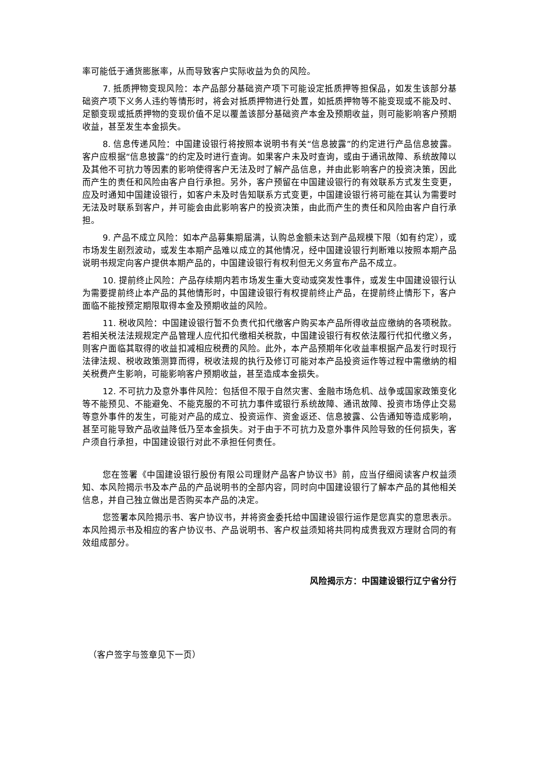率可能低于通货膨胀率，从而导致客户实际收益为负的风险。
7. 抵质押物变现风险：本产品部分基础资产项下可能设定抵质押等担保品，如发生该部分基础资产项下义务人违约等情形时，将会对抵质押物进行处置，如抵质押物等不能变现或不能及时、足额变现或抵质押物的变现价值不足以覆盖该部分基础资产本金及预期收益，则可能影响客户预期收益，甚至发生本金损失。
8. 信息传递风险：中国建设银行将按照本说明书有关“信息披露”的约定进行产品信息披露。客户应根据“信息披露”的约定及时进行查询。如果客户未及时查询，或由于通讯故障、系统故障以及其他不可抗力等因素的影响使得客户无法及时了解产品信息，并由此影响客户的投资决策，因此而产生的责任和风险由客户自行承担。另外，客户预留在中国建设银行的有效联系方式发生变更，应及时通知中国建设银行，如客户未及时告知联系方式变更，中国建设银行将可能在其认为需要时无法及时联系到客户，并可能会由此影响客户的投资决策，由此而产生的责任和风险由客户自行承担。
9. 产品不成立风险：如本产品募集期届满，认购总金额未达到产品规模下限（如有约定），或市场发生剧烈波动，或发生本期产品难以成立的其他情况，经中国建设银行判断难以按照本期产品说明书规定向客户提供本期产品的，中国建设银行有权利但无义务宣布产品不成立。
10. 提前终止风险：产品存续期内若市场发生重大变动或突发性事件，或发生中国建设银行认为需要提前终止本产品的其他情形时，中国建设银行有权提前终止产品，在提前终止情形下，客户面临不能按预定期限取得本金及预期收益的风险。
11. 税收风险：中国建设银行暂不负责代扣代缴客户购买本产品所得收益应缴纳的各项税款。若相关税法法规规定产品管理人应代扣代缴相关税款，中国建设银行有权依法履行代扣代缴义务，则客户面临其取得的收益扣减相应税费的风险。此外，本产品预期年化收益率根据产品发行时现行法律法规、税收政策测算而得，税收法规的执行及修订可能对本产品投资运作等过程中需缴纳的相关税费产生影响，可能影响客户预期收益，甚至造成本金损失。
12. 不可抗力及意外事件风险：包括但不限于自然灾害、金融市场危机、战争或国家政策变化等不能预见、不能避免、不能克服的不可抗力事件或银行系统故障、通讯故障、投资市场停止交易等意外事件的发生，可能对产品的成立、投资运作、资金返还、信息披露、公告通知等造成影响，甚至可能导致产品收益降低乃至本金损失。对于由于不可抗力及意外事件风险导致的任何损失，客户须自行承担，中国建设银行对此不承担任何责任。
您在签署《中国建设银行股份有限公司理财产品客户协议书》前，应当仔细阅读客户权益须知、本风险揭示书及本产品的产品说明书的全部内容，同时向中国建设银行了解本产品的其他相关信息，并自己独立做出是否购买本产品的决定。
您签署本风险揭示书、客户协议书，并将资金委托给中国建设银行运作是您真实的意思表示。本风险揭示书及相应的客户协议书、产品说明书、客户权益须知将共同构成贵我双方理财合同的有效组成部分。
风险揭示方：中国建设银行辽宁省分行
（客户签字与签章见下一页）